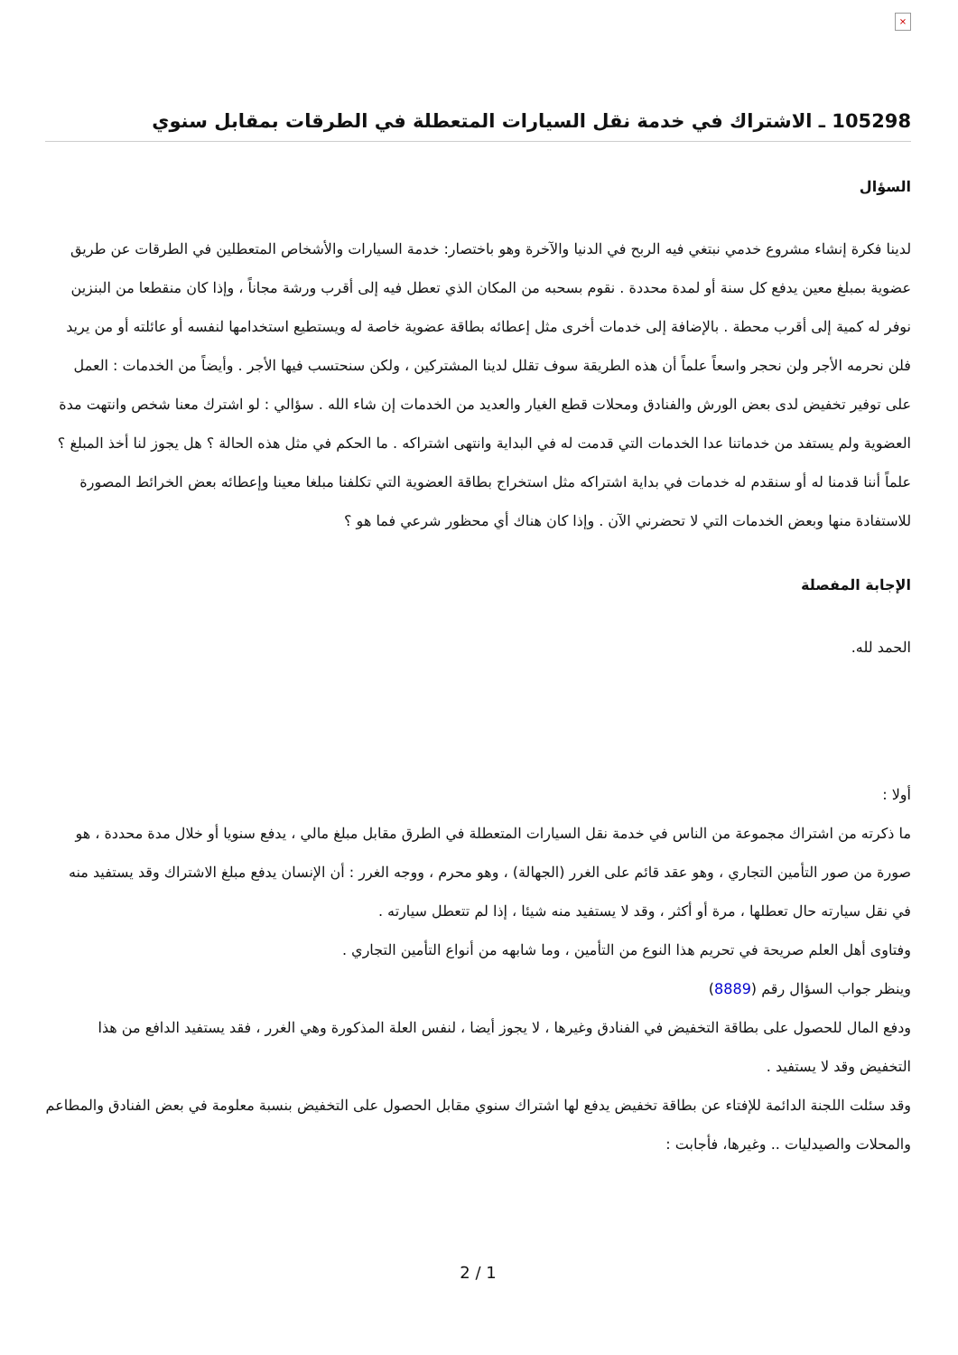×
105298 ـ الاشتراك في خدمة نقل السيارات المتعطلة في الطرقات بمقابل سنوي
السؤال
لدينا فكرة إنشاء مشروع خدمي نبتغي فيه الربح في الدنيا والآخرة وهو باختصار: خدمة السيارات والأشخاص المتعطلين في الطرقات عن طريق عضوية بمبلغ معين يدفع كل سنة أو لمدة محددة . نقوم بسحبه من المكان الذي تعطل فيه إلى أقرب ورشة مجاناً ، وإذا كان منقطعا من البنزين نوفر له كمية إلى أقرب محطة . بالإضافة إلى خدمات أخرى مثل إعطائه بطاقة عضوية خاصة له ويستطيع استخدامها لنفسه أو عائلته أو من يريد فلن نحرمه الأجر ولن نحجر واسعاً علماً أن هذه الطريقة سوف تقلل لدينا المشتركين ، ولكن سنحتسب فيها الأجر . وأيضاً من الخدمات : العمل على توفير تخفيض لدى بعض الورش والفنادق ومحلات قطع الغيار والعديد من الخدمات إن شاء الله . سؤالي : لو اشترك معنا شخص وانتهت مدة العضوية ولم يستفد من خدماتنا عدا الخدمات التي قدمت له في البداية وانتهى اشتراكه . ما الحكم في مثل هذه الحالة ؟ هل يجوز لنا أخذ المبلغ ؟ علماً أننا قدمنا له أو سنقدم له خدمات في بداية اشتراكه مثل استخراج بطاقة العضوية التي تكلفنا مبلغا معينا وإعطائه بعض الخرائط المصورة للاستفادة منها وبعض الخدمات التي لا تحضرني الآن . وإذا كان هناك أي محظور شرعي فما هو ؟
الإجابة المفصلة
الحمد لله.
أولا :
ما ذكرته من اشتراك مجموعة من الناس في خدمة نقل السيارات المتعطلة في الطرق مقابل مبلغ مالي ، يدفع سنويا أو خلال مدة محددة ، هو صورة من صور التأمين التجاري ، وهو عقد قائم على الغرر (الجهالة) ، وهو محرم ، ووجه الغرر : أن الإنسان يدفع مبلغ الاشتراك وقد يستفيد منه في نقل سيارته حال تعطلها ، مرة أو أكثر ، وقد لا يستفيد منه شيئا ، إذا لم تتعطل سيارته .
وفتاوى أهل العلم صريحة في تحريم هذا النوع من التأمين ، وما شابهه من أنواع التأمين التجاري .
وينظر جواب السؤال رقم (8889)
ودفع المال للحصول على بطاقة التخفيض في الفنادق وغيرها ، لا يجوز أيضا ، لنفس العلة المذكورة وهي الغرر ، فقد يستفيد الدافع من هذا التخفيض وقد لا يستفيد .
وقد سئلت اللجنة الدائمة للإفتاء عن بطاقة تخفيض يدفع لها اشتراك سنوي مقابل الحصول على التخفيض بنسبة معلومة في بعض الفنادق والمطاعم والمحلات والصيدليات .. وغيرها، فأجابت :
2 / 1